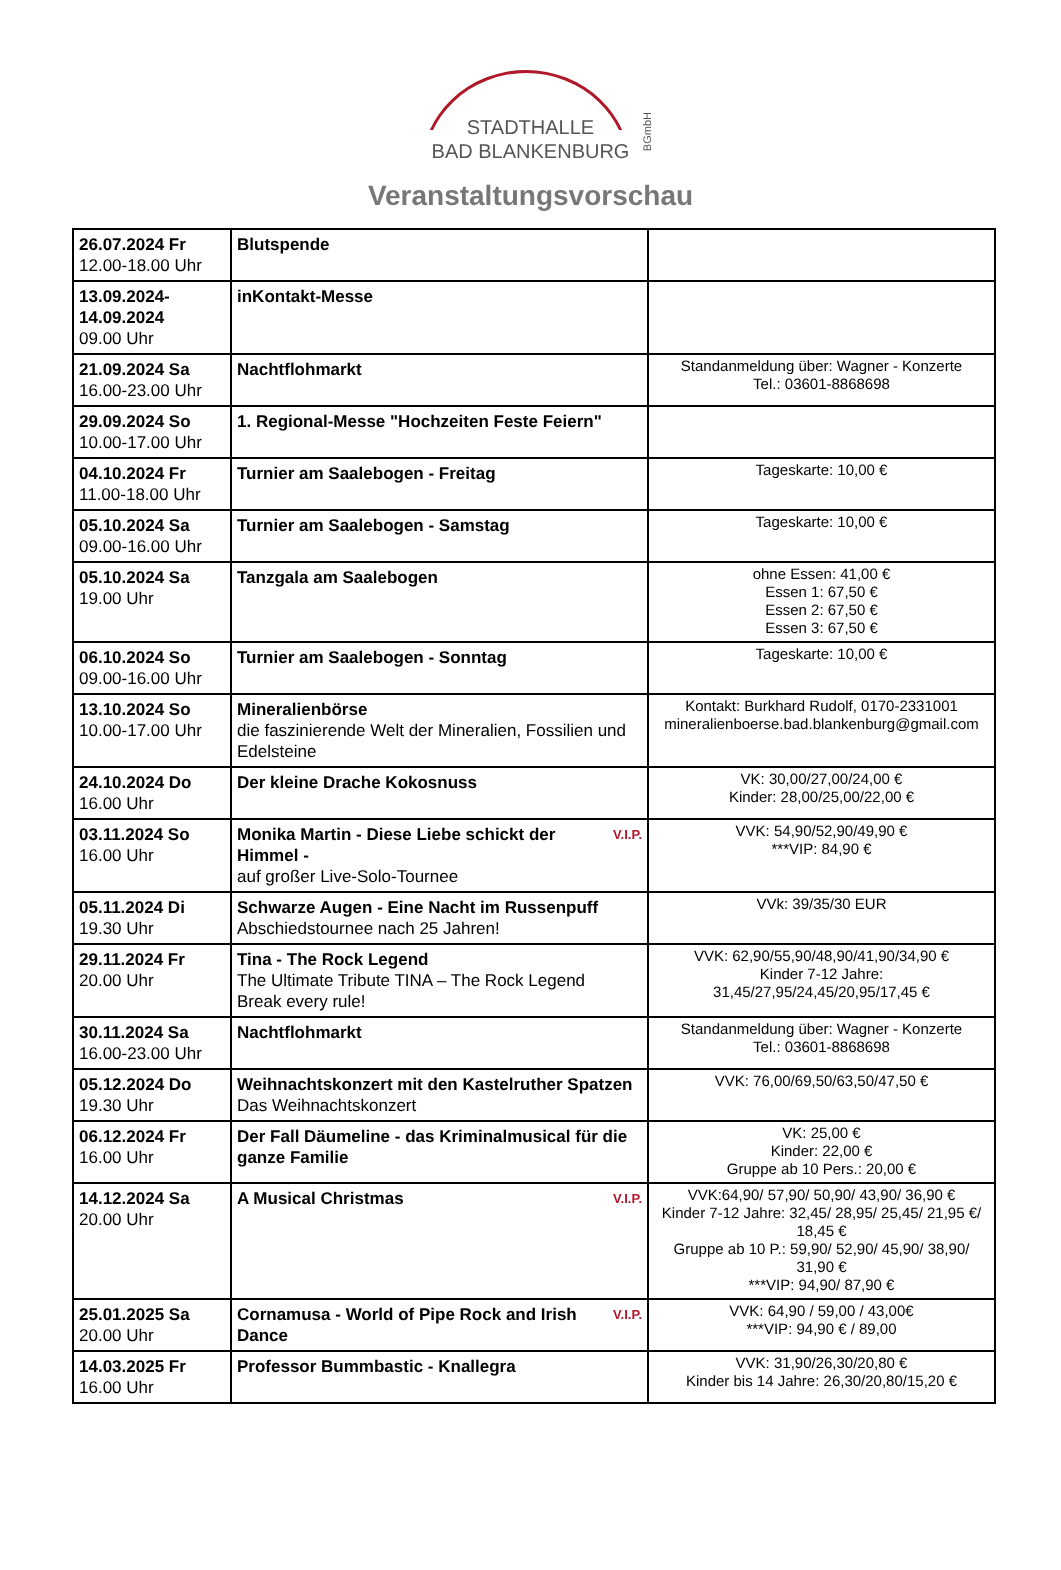STADTHALLE
BAD BLANKENBURG
BGmbH
Veranstaltungsvorschau
| 26.07.2024 Fr 12.00-18.00 Uhr | Blutspende | |
| 13.09.2024- 14.09.2024 09.00 Uhr | inKontakt-Messe | |
| 21.09.2024 Sa 16.00-23.00 Uhr | Nachtflohmarkt | Standanmeldung über: Wagner - Konzerte Tel.: 03601-8868698 |
| 29.09.2024 So 10.00-17.00 Uhr | 1. Regional-Messe "Hochzeiten Feste Feiern" | |
| 04.10.2024 Fr 11.00-18.00 Uhr | Turnier am Saalebogen - Freitag | Tageskarte: 10,00 € |
| 05.10.2024 Sa 09.00-16.00 Uhr | Turnier am Saalebogen - Samstag | Tageskarte: 10,00 € |
| 05.10.2024 Sa 19.00 Uhr | Tanzgala am Saalebogen | ohne Essen: 41,00 € Essen 1: 67,50 € Essen 2: 67,50 € Essen 3: 67,50 € |
| 06.10.2024 So 09.00-16.00 Uhr | Turnier am Saalebogen - Sonntag | Tageskarte: 10,00 € |
| 13.10.2024 So 10.00-17.00 Uhr | Mineralienbörse die faszinierende Welt der Mineralien, Fossilien und Edelsteine | Kontakt: Burkhard Rudolf, 0170-2331001 mineralienboerse.bad.blankenburg@gmail.com |
| 24.10.2024 Do 16.00 Uhr | Der kleine Drache Kokosnuss | VK: 30,00/27,00/24,00 € Kinder: 28,00/25,00/22,00 € |
| 03.11.2024 So 16.00 Uhr | V.I.P. Monika Martin - Diese Liebe schickt der Himmel - auf großer Live-Solo-Tournee | VVK: 54,90/52,90/49,90 € ***VIP: 84,90 € |
| 05.11.2024 Di 19.30 Uhr | Schwarze Augen - Eine Nacht im Russenpuff Abschiedstournee nach 25 Jahren! | VVk: 39/35/30 EUR |
| 29.11.2024 Fr 20.00 Uhr | Tina - The Rock Legend The Ultimate Tribute TINA – The Rock Legend Break every rule! | VVK: 62,90/55,90/48,90/41,90/34,90 € Kinder 7-12 Jahre: 31,45/27,95/24,45/20,95/17,45 € |
| 30.11.2024 Sa 16.00-23.00 Uhr | Nachtflohmarkt | Standanmeldung über: Wagner - Konzerte Tel.: 03601-8868698 |
| 05.12.2024 Do 19.30 Uhr | Weihnachtskonzert mit den Kastelruther Spatzen Das Weihnachtskonzert | VVK: 76,00/69,50/63,50/47,50 € |
| 06.12.2024 Fr 16.00 Uhr | Der Fall Däumeline - das Kriminalmusical für die ganze Familie | VK: 25,00 € Kinder: 22,00 € Gruppe ab 10 Pers.: 20,00 € |
| 14.12.2024 Sa 20.00 Uhr | V.I.P. A Musical Christmas | VVK:64,90/ 57,90/ 50,90/ 43,90/ 36,90 € Kinder 7-12 Jahre: 32,45/ 28,95/ 25,45/ 21,95 €/ 18,45 € Gruppe ab 10 P.: 59,90/ 52,90/ 45,90/ 38,90/ 31,90 € ***VIP: 94,90/ 87,90 € |
| 25.01.2025 Sa 20.00 Uhr | V.I.P. Cornamusa - World of Pipe Rock and Irish Dance | VVK: 64,90 / 59,00 / 43,00€ ***VIP: 94,90 € / 89,00 |
| 14.03.2025 Fr 16.00 Uhr | Professor Bummbastic - Knallegra | VVK: 31,90/26,30/20,80 € Kinder bis 14 Jahre: 26,30/20,80/15,20 € |